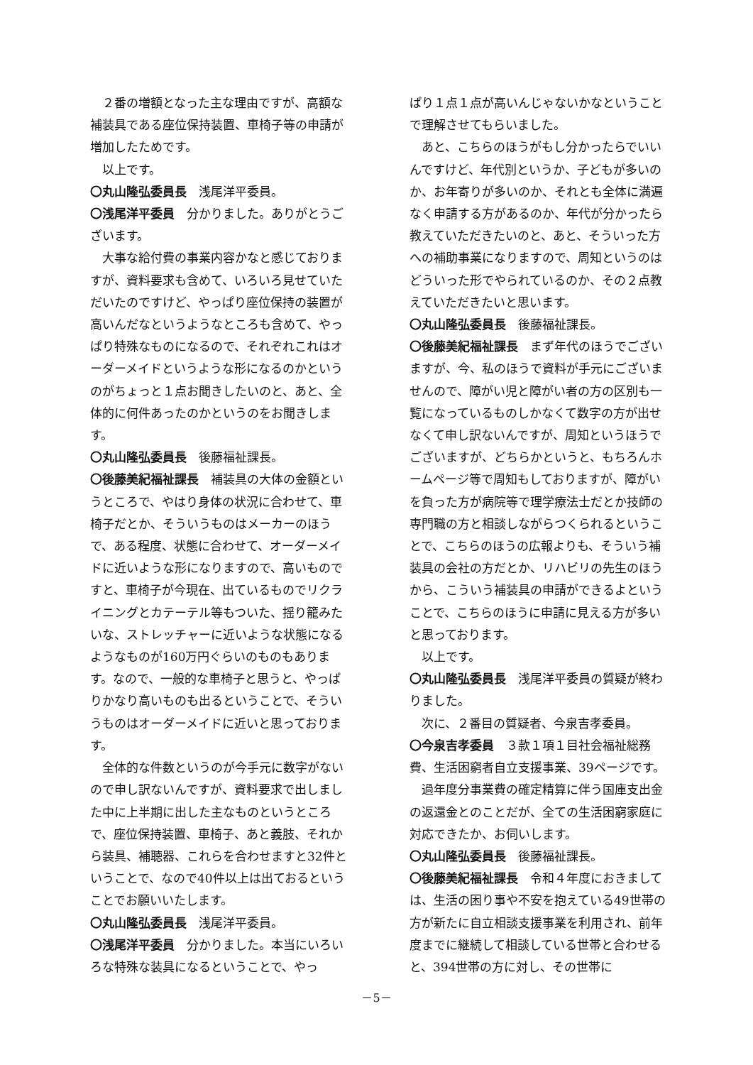２番の増額となった主な理由ですが、高額な補装具である座位保持装置、車椅子等の申請が増加したためです。
以上です。
〇丸山隆弘委員長　浅尾洋平委員。
〇浅尾洋平委員　分かりました。ありがとうございます。
大事な給付費の事業内容かなと感じておりますが、資料要求も含めて、いろいろ見せていただいたのですけど、やっぱり座位保持の装置が高いんだなというようなところも含めて、やっぱり特殊なものになるので、それぞれこれはオーダーメイドというような形になるのかというのがちょっと１点お聞きしたいのと、あと、全体的に何件あったのかというのをお聞きします。
〇丸山隆弘委員長　後藤福祉課長。
〇後藤美紀福祉課長　補装具の大体の金額というところで、やはり身体の状況に合わせて、車椅子だとか、そういうものはメーカーのほうで、ある程度、状態に合わせて、オーダーメイドに近いような形になりますので、高いものですと、車椅子が今現在、出ているものでリクライニングとカテーテル等もついた、揺り籠みたいな、ストレッチャーに近いような状態になるようなものが160万円ぐらいのものもあります。なので、一般的な車椅子と思うと、やっぱりかなり高いものも出るということで、そういうものはオーダーメイドに近いと思っております。
全体的な件数というのが今手元に数字がないので申し訳ないんですが、資料要求で出しました中に上半期に出した主なものというところで、座位保持装置、車椅子、あと義肢、それから装具、補聴器、これらを合わせますと32件ということで、なので40件以上は出ておるということでお願いいたします。
〇丸山隆弘委員長　浅尾洋平委員。
〇浅尾洋平委員　分かりました。本当にいろいろな特殊な装具になるということで、やっ
ぱり１点１点が高いんじゃないかなということで理解させてもらいました。
あと、こちらのほうがもし分かったらでいいんですけど、年代別というか、子どもが多いのか、お年寄りが多いのか、それとも全体に満遍なく申請する方があるのか、年代が分かったら教えていただきたいのと、あと、そういった方への補助事業になりますので、周知というのはどういった形でやられているのか、その２点教えていただきたいと思います。
〇丸山隆弘委員長　後藤福祉課長。
〇後藤美紀福祉課長　まず年代のほうでございますが、今、私のほうで資料が手元にございませんので、障がい児と障がい者の方の区別も一覧になっているものしかなくて数字の方が出せなくて申し訳ないんですが、周知というほうでございますが、どちらかというと、もちろんホームページ等で周知もしておりますが、障がいを負った方が病院等で理学療法士だとか技師の専門職の方と相談しながらつくられるということで、こちらのほうの広報よりも、そういう補装具の会社の方だとか、リハビリの先生のほうから、こういう補装具の申請ができるよということで、こちらのほうに申請に見える方が多いと思っております。
以上です。
〇丸山隆弘委員長　浅尾洋平委員の質疑が終わりました。
次に、２番目の質疑者、今泉吉孝委員。
〇今泉吉孝委員　３款１項１目社会福祉総務費、生活困窮者自立支援事業、39ページです。
過年度分事業費の確定精算に伴う国庫支出金の返還金とのことだが、全ての生活困窮家庭に対応できたか、お伺いします。
〇丸山隆弘委員長　後藤福祉課長。
〇後藤美紀福祉課長　令和４年度におきましては、生活の困り事や不安を抱えている49世帯の方が新たに自立相談支援事業を利用され、前年度までに継続して相談している世帯と合わせると、394世帯の方に対し、その世帯に
－5－